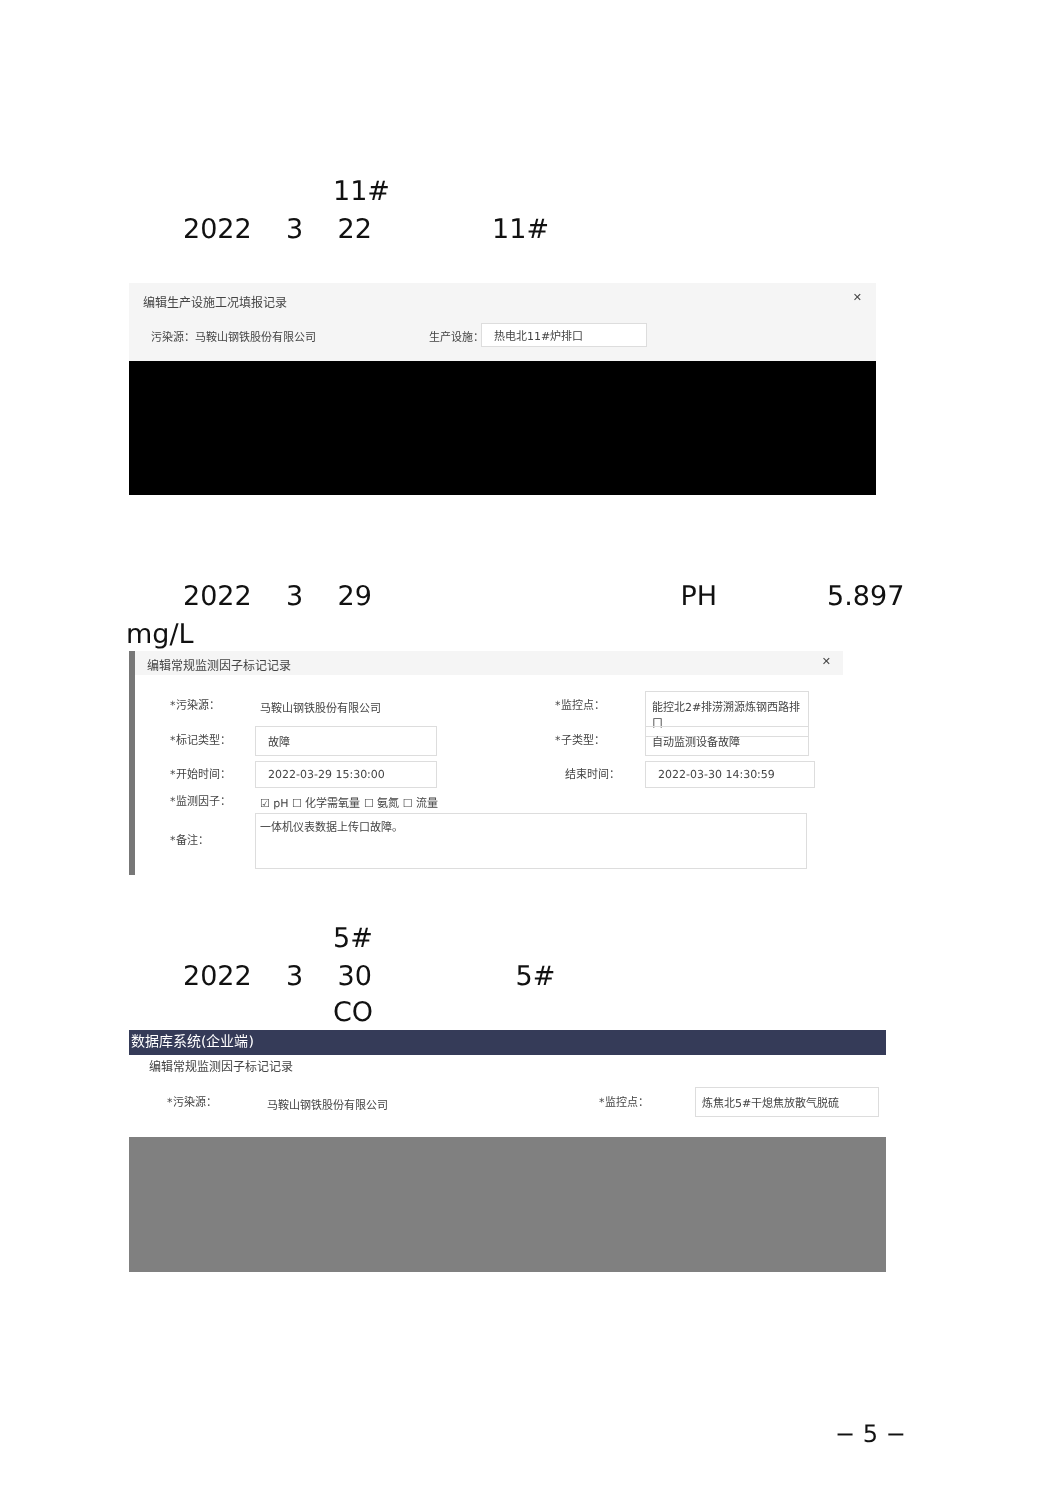11#
2022 3 22 11#
编辑生产设施工况填报记录 ✕
污染源：马鞍山钢铁股份有限公司 生产设施： 热电北11#炉排口
2022 3 29 PH 5.897
mg/L
编辑常规监测因子标记记录 ✕
*污染源： 马鞍山钢铁股份有限公司 *监控点：
能控北2#排涝溯源炼钢西路排口
*标记类型： 故障 *子类型： 自动监测设备故障
*开始时间： 2022-03-29 15:30:00 结束时间： 2022-03-30 14:30:59
*监测因子： ☑ pH ☐ 化学需氧量 ☐ 氨氮 ☐ 流量
*备注：
一体机仪表数据上传口故障。
5#
2022 3 30 5#
CO
数据库系统(企业端)
编辑常规监测因子标记记录
*污染源： 马鞍山钢铁股份有限公司 *监控点： 炼焦北5#干熄焦放散气脱硫
− 5 −